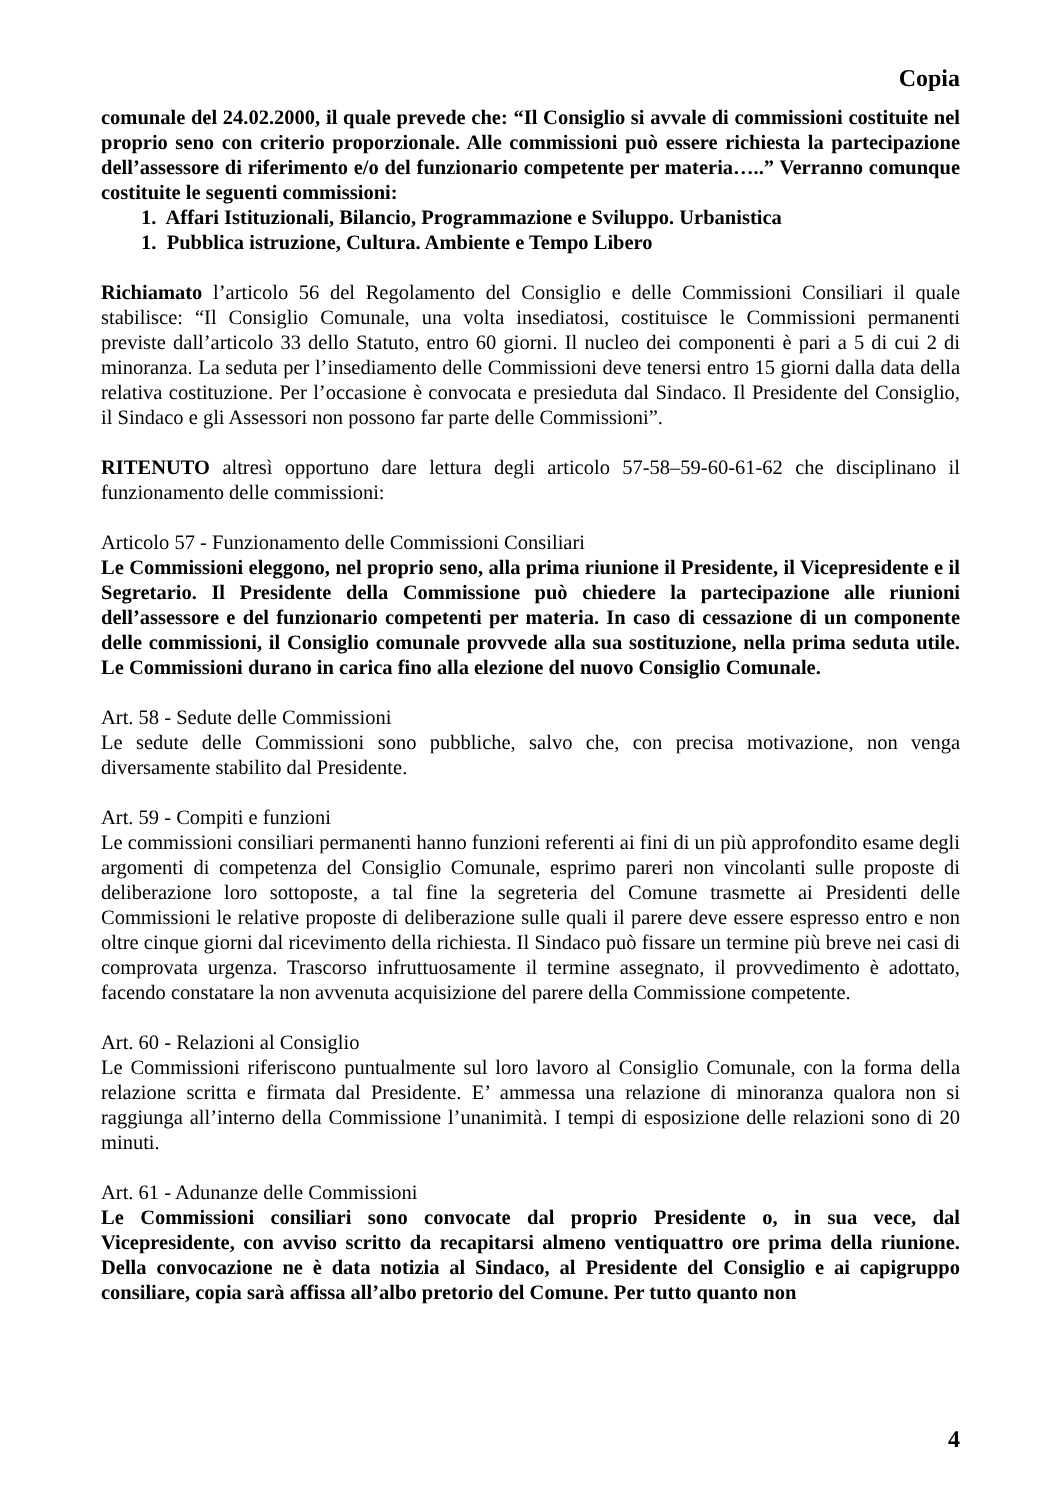Copia
comunale del 24.02.2000, il quale prevede che: “Il Consiglio si avvale di commissioni costituite nel proprio seno con criterio proporzionale. Alle commissioni può essere richiesta la partecipazione dell’assessore di riferimento e/o del funzionario competente per materia…..” Verranno comunque costituite le seguenti commissioni:
1. Affari Istituzionali, Bilancio, Programmazione e Sviluppo. Urbanistica
1. Pubblica istruzione, Cultura. Ambiente e Tempo Libero
Richiamato l’articolo 56 del Regolamento del Consiglio e delle Commissioni Consiliari il quale stabilisce: “Il Consiglio Comunale, una volta insediatosi, costituisce le Commissioni permanenti previste dall’articolo 33 dello Statuto, entro 60 giorni. Il nucleo dei componenti è pari a 5 di cui 2 di minoranza. La seduta per l’insediamento delle Commissioni deve tenersi entro 15 giorni dalla data della relativa costituzione. Per l’occasione è convocata e presieduta dal Sindaco. Il Presidente del Consiglio, il Sindaco e gli Assessori non possono far parte delle Commissioni”.
RITENUTO altresì opportuno dare lettura degli articolo 57-58–59-60-61-62 che disciplinano il funzionamento delle commissioni:
Articolo 57 - Funzionamento delle Commissioni Consiliari
Le Commissioni eleggono, nel proprio seno, alla prima riunione il Presidente, il Vicepresidente e il Segretario. Il Presidente della Commissione può chiedere la partecipazione alle riunioni dell’assessore e del funzionario competenti per materia. In caso di cessazione di un componente delle commissioni, il Consiglio comunale provvede alla sua sostituzione, nella prima seduta utile. Le Commissioni durano in carica fino alla elezione del nuovo Consiglio Comunale.
Art. 58 - Sedute delle Commissioni
Le sedute delle Commissioni sono pubbliche, salvo che, con precisa motivazione, non venga diversamente stabilito dal Presidente.
Art. 59 - Compiti e funzioni
Le commissioni consiliari permanenti hanno funzioni referenti ai fini di un più approfondito esame degli argomenti di competenza del Consiglio Comunale, esprimo pareri non vincolanti sulle proposte di deliberazione loro sottoposte, a tal fine la segreteria del Comune trasmette ai Presidenti delle Commissioni le relative proposte di deliberazione sulle quali il parere deve essere espresso entro e non oltre cinque giorni dal ricevimento della richiesta. Il Sindaco può fissare un termine più breve nei casi di comprovata urgenza. Trascorso infruttuosamente il termine assegnato, il provvedimento è adottato, facendo constatare la non avvenuta acquisizione del parere della Commissione competente.
Art. 60 - Relazioni al Consiglio
Le Commissioni riferiscono puntualmente sul loro lavoro al Consiglio Comunale, con la forma della relazione scritta e firmata dal Presidente. E’ ammessa una relazione di minoranza qualora non si raggiunga all’interno della Commissione l’unanimità. I tempi di esposizione delle relazioni sono di 20 minuti.
Art. 61 - Adunanze delle Commissioni
Le Commissioni consiliari sono convocate dal proprio Presidente o, in sua vece, dal Vicepresidente, con avviso scritto da recapitarsi almeno ventiquattro ore prima della riunione. Della convocazione ne è data notizia al Sindaco, al Presidente del Consiglio e ai capigruppo consiliare, copia sarà affissa all’albo pretorio del Comune. Per tutto quanto non
4